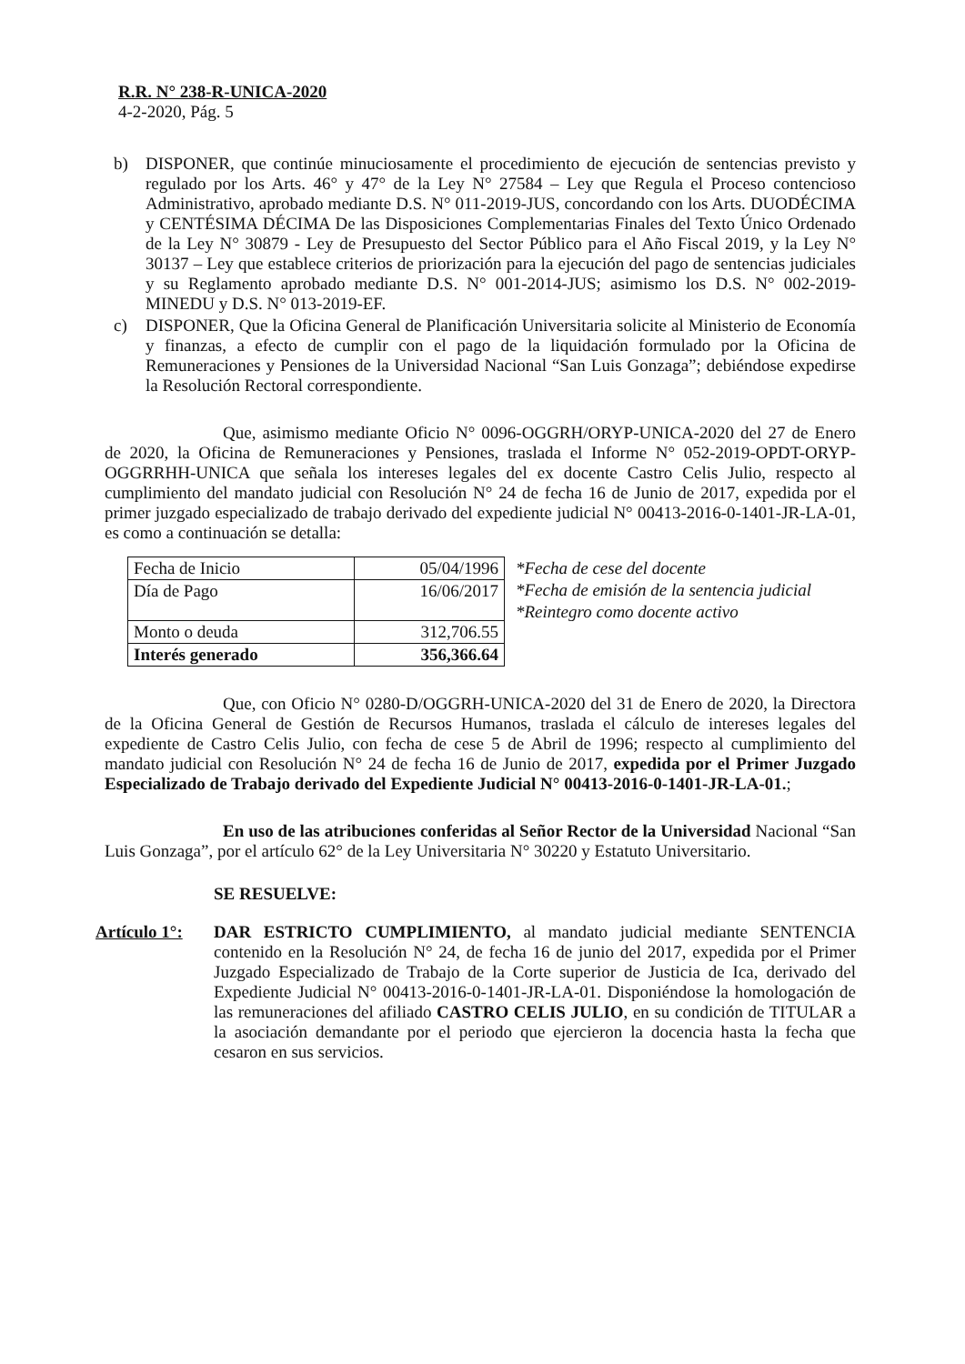R.R. N° 238-R-UNICA-2020
4-2-2020, Pág. 5
b) DISPONER, que continúe minuciosamente el procedimiento de ejecución de sentencias previsto y regulado por los Arts. 46° y 47° de la Ley N° 27584 – Ley que Regula el Proceso contencioso Administrativo, aprobado mediante D.S. N° 011-2019-JUS, concordando con los Arts. DUODÉCIMA y CENTÉSIMA DÉCIMA De las Disposiciones Complementarias Finales del Texto Único Ordenado de la Ley N° 30879 - Ley de Presupuesto del Sector Público para el Año Fiscal 2019, y la Ley N° 30137 – Ley que establece criterios de priorización para la ejecución del pago de sentencias judiciales y su Reglamento aprobado mediante D.S. N° 001-2014-JUS; asimismo los D.S. N° 002-2019-MINEDU y D.S. N° 013-2019-EF.
c) DISPONER, Que la Oficina General de Planificación Universitaria solicite al Ministerio de Economía y finanzas, a efecto de cumplir con el pago de la liquidación formulado por la Oficina de Remuneraciones y Pensiones de la Universidad Nacional “San Luis Gonzaga”; debiéndose expedirse la Resolución Rectoral correspondiente.
Que, asimismo mediante Oficio N° 0096-OGGRH/ORYP-UNICA-2020 del 27 de Enero de 2020, la Oficina de Remuneraciones y Pensiones, traslada el Informe N° 052-2019-OPDT-ORYP-OGGRRHH-UNICA que señala los intereses legales del ex docente Castro Celis Julio, respecto al cumplimiento del mandato judicial con Resolución N° 24 de fecha 16 de Junio de 2017, expedida por el primer juzgado especializado de trabajo derivado del expediente judicial N° 00413-2016-0-1401-JR-LA-01, es como a continuación se detalla:
| Fecha de Inicio | 05/04/1996 |
| Día de Pago | 16/06/2017 |
| Monto o deuda | 312,706.55 |
| Interés generado | 356,366.64 |
*Fecha de cese del docente
*Fecha de emisión de la sentencia judicial
*Reintegro como docente activo
Que, con Oficio N° 0280-D/OGGRH-UNICA-2020 del 31 de Enero de 2020, la Directora de la Oficina General de Gestión de Recursos Humanos, traslada el cálculo de intereses legales del expediente de Castro Celis Julio, con fecha de cese 5 de Abril de 1996; respecto al cumplimiento del mandato judicial con Resolución N° 24 de fecha 16 de Junio de 2017, expedida por el Primer Juzgado Especializado de Trabajo derivado del Expediente Judicial N° 00413-2016-0-1401-JR-LA-01.;
En uso de las atribuciones conferidas al Señor Rector de la Universidad Nacional “San Luis Gonzaga”, por el artículo 62° de la Ley Universitaria N° 30220 y Estatuto Universitario.
SE RESUELVE:
Artículo 1°:
DAR ESTRICTO CUMPLIMIENTO, al mandato judicial mediante SENTENCIA contenido en la Resolución N° 24, de fecha 16 de junio del 2017, expedida por el Primer Juzgado Especializado de Trabajo de la Corte superior de Justicia de Ica, derivado del Expediente Judicial N° 00413-2016-0-1401-JR-LA-01. Disponiéndose la homologación de las remuneraciones del afiliado CASTRO CELIS JULIO, en su condición de TITULAR a la asociación demandante por el periodo que ejercieron la docencia hasta la fecha que cesaron en sus servicios.